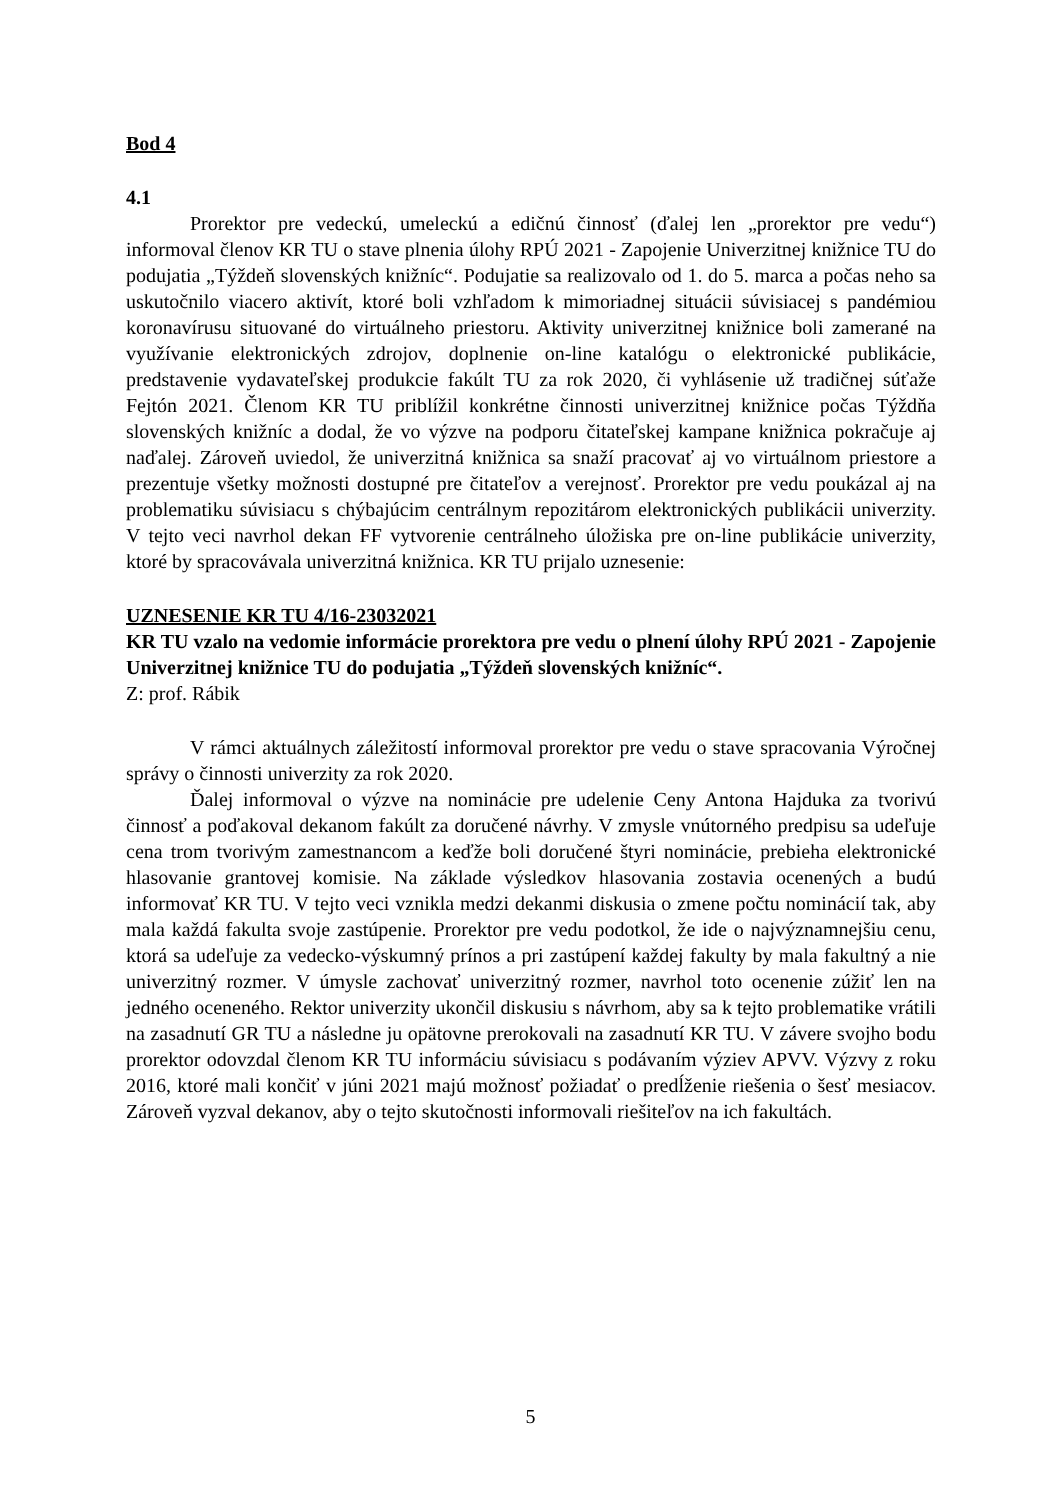Bod 4
4.1
Prorektor pre vedeckú, umeleckú a edičnú činnosť (ďalej len „prorektor pre vedu“) informoval členov KR TU o stave plnenia úlohy RPÚ 2021 - Zapojenie Univerzitnej knižnice TU do podujatia „Týždeň slovenských knižníc“. Podujatie sa realizovalo od 1. do 5. marca a počas neho sa uskutočnilo viacero aktivít, ktoré boli vzhľadom k mimoriadnej situácii súvisiacej s pandémiou koronavírusu situované do virtuálneho priestoru. Aktivity univerzitnej knižnice boli zamerané na využívanie elektronických zdrojov, doplnenie on-line katalógu o elektronické publikácie, predstavenie vydavateľskej produkcie fakúlt TU za rok 2020, či vyhlásenie už tradičnej súťaže Fejtón 2021. Členom KR TU priblížil konkrétne činnosti univerzitnej knižnice počas Týždňa slovenských knižníc a dodal, že vo výzve na podporu čitateľskej kampane knižnica pokračuje aj naďalej. Zároveň uviedol, že univerzitná knižnica sa snaží pracovať aj vo virtuálnom priestore a prezentuje všetky možnosti dostupné pre čitateľov a verejnosť. Prorektor pre vedu poukázal aj na problematiku súvisiacu s chýbajúcim centrálnym repozitárom elektronických publikácii univerzity. V tejto veci navrhol dekan FF vytvorenie centrálneho úložiska pre on-line publikácie univerzity, ktoré by spracovávala univerzitná knižnica. KR TU prijalo uznesenie:
UZNESENIE KR TU 4/16-23032021
KR TU vzalo na vedomie informácie prorektora pre vedu o plnení úlohy RPÚ 2021 - Zapojenie Univerzitnej knižnice TU do podujatia „Týždeň slovenských knižníc“.
Z: prof. Rábik
V rámci aktuálnych záležitostí informoval prorektor pre vedu o stave spracovania Výročnej správy o činnosti univerzity za rok 2020.
Ďalej informoval o výzve na nominácie pre udelenie Ceny Antona Hajduka za tvorivú činnosť a poďakoval dekanom fakúlt za doručené návrhy. V zmysle vnútorného predpisu sa udeľuje cena trom tvorivým zamestnancom a keďže boli doručené štyri nominácie, prebieha elektronické hlasovanie grantovej komisie. Na základe výsledkov hlasovania zostavia ocenených a budú informovať KR TU. V tejto veci vznikla medzi dekanmi diskusia o zmene počtu nominácií tak, aby mala každá fakulta svoje zastúpenie. Prorektor pre vedu podotkol, že ide o najvýznamnejšiu cenu, ktorá sa udeľuje za vedecko-výskumný prínos a pri zastúpení každej fakulty by mala fakultný a nie univerzitný rozmer. V úmysle zachovať univerzitný rozmer, navrhol toto ocenenie zúžiť len na jedného oceneného. Rektor univerzity ukončil diskusiu s návrhom, aby sa k tejto problematike vrátili na zasadnutí GR TU a následne ju opätovne prerokovali na zasadnutí KR TU. V závere svojho bodu prorektor odovzdal členom KR TU informáciu súvisiacu s podávaním výziev APVV. Výzvy z roku 2016, ktoré mali končiť v júni 2021 majú možnosť požiadať o predĺženie riešenia o šesť mesiacov. Zároveň vyzval dekanov, aby o tejto skutočnosti informovali riešiteľov na ich fakultách.
5